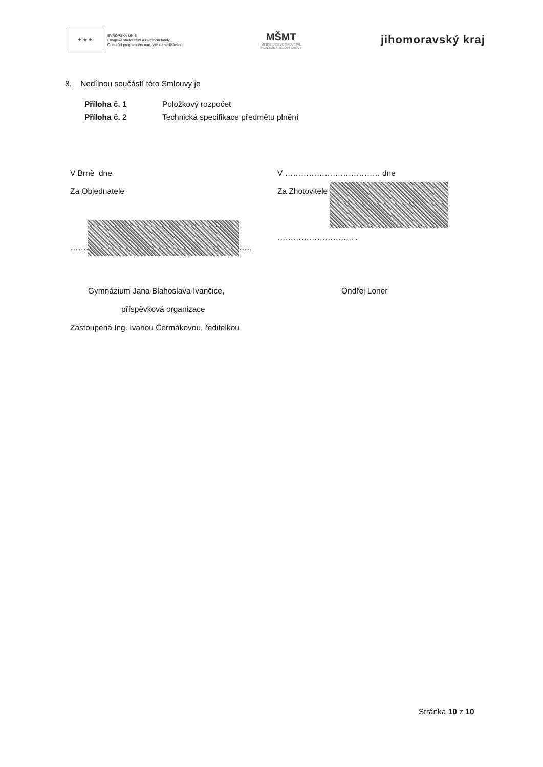★ ★ ★
EVROPSKÁ UNIE
Evropské strukturální a investiční fondy
Operační program Výzkum, vývoj a vzdělávání
MŠMT
MINISTERSTVO ŠKOLSTVÍ,
MLÁDEŽE A TĚLOVÝCHOVY
jihomoravský kraj
8. Nedílnou součástí této Smlouvy je
Příloha č. 1 Položkový rozpočet
Příloha č. 2 Technická specifikace předmětu plnění
V Brně dne
Za Objednatele
……. …..
V ……………………………… dne
Za Zhotovitele
……………………….. .
Gymnázium Jana Blahoslava Ivančice,
příspěvková organizace
Zastoupená Ing. Ivanou Čermákovou, ředitelkou
Ondřej Loner
Stránka 10 z 10